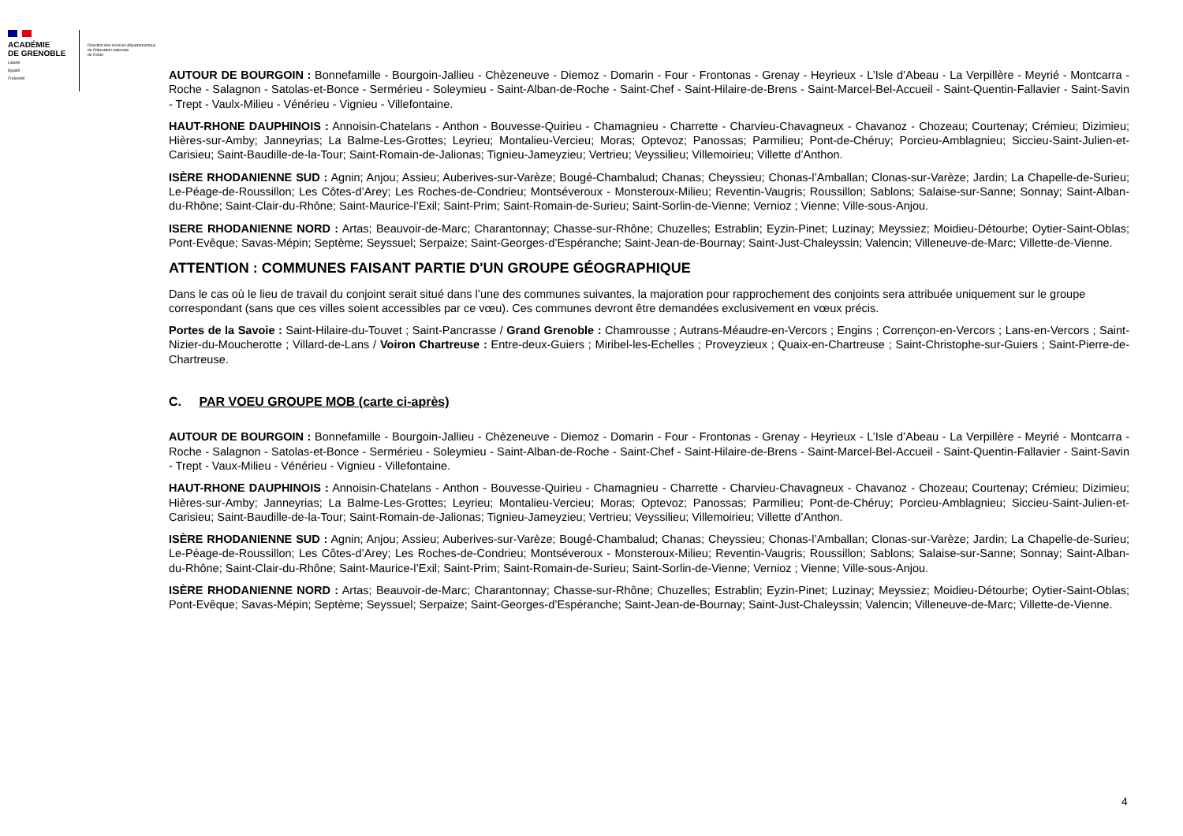ACADÉMIE
DE GRENOBLE
Liberté
Égalité
Fraternité
Direction des services départementaux
de l'éducation nationale
de l'Isère
AUTOUR DE BOURGOIN : Bonnefamille - Bourgoin-Jallieu - Chèzeneuve - Diemoz - Domarin - Four - Frontonas - Grenay - Heyrieux - L’Isle d’Abeau - La Verpillère - Meyrié - Montcarra - Roche - Salagnon - Satolas-et-Bonce - Sermérieu - Soleymieu - Saint-Alban-de-Roche - Saint-Chef - Saint-Hilaire-de-Brens - Saint-Marcel-Bel-Accueil - Saint-Quentin-Fallavier - Saint-Savin - Trept - Vaulx-Milieu - Vénérieu - Vignieu - Villefontaine.
HAUT-RHONE DAUPHINOIS : Annoisin-Chatelans - Anthon - Bouvesse-Quirieu - Chamagnieu - Charrette - Charvieu-Chavagneux - Chavanoz - Chozeau; Courtenay; Crémieu; Dizimieu; Hières-sur-Amby; Janneyrias; La Balme-Les-Grottes; Leyrieu; Montalieu-Vercieu; Moras; Optevoz; Panossas; Parmilieu; Pont-de-Chéruy; Porcieu-Amblagnieu; Siccieu-Saint-Julien-et-Carisieu; Saint-Baudille-de-la-Tour; Saint-Romain-de-Jalionas; Tignieu-Jameyzieu; Vertrieu; Veyssilieu; Villemoirieu; Villette d’Anthon.
ISÈRE RHODANIENNE SUD : Agnin; Anjou; Assieu; Auberives-sur-Varèze; Bougé-Chambalud; Chanas; Cheyssieu; Chonas-l’Amballan; Clonas-sur-Varèze; Jardin; La Chapelle-de-Surieu; Le-Péage-de-Roussillon; Les Côtes-d’Arey; Les Roches-de-Condrieu; Montséveroux - Monsteroux-Milieu; Reventin-Vaugris; Roussillon; Sablons; Salaise-sur-Sanne; Sonnay; Saint-Alban-du-Rhône; Saint-Clair-du-Rhône; Saint-Maurice-l’Exil; Saint-Prim; Saint-Romain-de-Surieu; Saint-Sorlin-de-Vienne; Vernioz ; Vienne; Ville-sous-Anjou.
ISERE RHODANIENNE NORD : Artas; Beauvoir-de-Marc; Charantonnay; Chasse-sur-Rhône; Chuzelles; Estrablin; Eyzin-Pinet; Luzinay; Meyssiez; Moidieu-Détourbe; Oytier-Saint-Oblas; Pont-Evêque; Savas-Mépin; Septème; Seyssuel; Serpaize; Saint-Georges-d’Espéranche; Saint-Jean-de-Bournay; Saint-Just-Chaleyssin; Valencin; Villeneuve-de-Marc; Villette-de-Vienne.
ATTENTION : COMMUNES FAISANT PARTIE D'UN GROUPE GÉOGRAPHIQUE
Dans le cas où le lieu de travail du conjoint serait situé dans l’une des communes suivantes, la majoration pour rapprochement des conjoints sera attribuée uniquement sur le groupe correspondant (sans que ces villes soient accessibles par ce vœu). Ces communes devront être demandées exclusivement en vœux précis.
Portes de la Savoie : Saint-Hilaire-du-Touvet ; Saint-Pancrasse / Grand Grenoble : Chamrousse ; Autrans-Méaudre-en-Vercors ; Engins ; Corrençon-en-Vercors ; Lans-en-Vercors ; Saint-Nizier-du-Moucherotte ; Villard-de-Lans / Voiron Chartreuse : Entre-deux-Guiers ; Miribel-les-Echelles ; Proveyzieux ; Quaix-en-Chartreuse ; Saint-Christophe-sur-Guiers ; Saint-Pierre-de-Chartreuse.
C. PAR VOEU GROUPE MOB (carte ci-après)
AUTOUR DE BOURGOIN : Bonnefamille - Bourgoin-Jallieu - Chèzeneuve - Diemoz - Domarin - Four - Frontonas - Grenay - Heyrieux - L’Isle d’Abeau - La Verpillère - Meyrié - Montcarra - Roche - Salagnon - Satolas-et-Bonce - Sermérieu - Soleymieu - Saint-Alban-de-Roche - Saint-Chef - Saint-Hilaire-de-Brens - Saint-Marcel-Bel-Accueil - Saint-Quentin-Fallavier - Saint-Savin - Trept - Vaux-Milieu - Vénérieu - Vignieu - Villefontaine.
HAUT-RHONE DAUPHINOIS : Annoisin-Chatelans - Anthon - Bouvesse-Quirieu - Chamagnieu - Charrette - Charvieu-Chavagneux - Chavanoz - Chozeau; Courtenay; Crémieu; Dizimieu; Hières-sur-Amby; Janneyrias; La Balme-Les-Grottes; Leyrieu; Montalieu-Vercieu; Moras; Optevoz; Panossas; Parmilieu; Pont-de-Chéruy; Porcieu-Amblagnieu; Siccieu-Saint-Julien-et-Carisieu; Saint-Baudille-de-la-Tour; Saint-Romain-de-Jalionas; Tignieu-Jameyzieu; Vertrieu; Veyssilieu; Villemoirieu; Villette d’Anthon.
ISÈRE RHODANIENNE SUD : Agnin; Anjou; Assieu; Auberives-sur-Varèze; Bougé-Chambalud; Chanas; Cheyssieu; Chonas-l’Amballan; Clonas-sur-Varèze; Jardin; La Chapelle-de-Surieu; Le-Péage-de-Roussillon; Les Côtes-d’Arey; Les Roches-de-Condrieu; Montséveroux - Monsteroux-Milieu; Reventin-Vaugris; Roussillon; Sablons; Salaise-sur-Sanne; Sonnay; Saint-Alban-du-Rhône; Saint-Clair-du-Rhône; Saint-Maurice-l’Exil; Saint-Prim; Saint-Romain-de-Surieu; Saint-Sorlin-de-Vienne; Vernioz ; Vienne; Ville-sous-Anjou.
ISÈRE RHODANIENNE NORD : Artas; Beauvoir-de-Marc; Charantonnay; Chasse-sur-Rhône; Chuzelles; Estrablin; Eyzin-Pinet; Luzinay; Meyssiez; Moidieu-Détourbe; Oytier-Saint-Oblas; Pont-Evêque; Savas-Mépin; Septème; Seyssuel; Serpaize; Saint-Georges-d’Espéranche; Saint-Jean-de-Bournay; Saint-Just-Chaleyssin; Valencin; Villeneuve-de-Marc; Villette-de-Vienne.
4